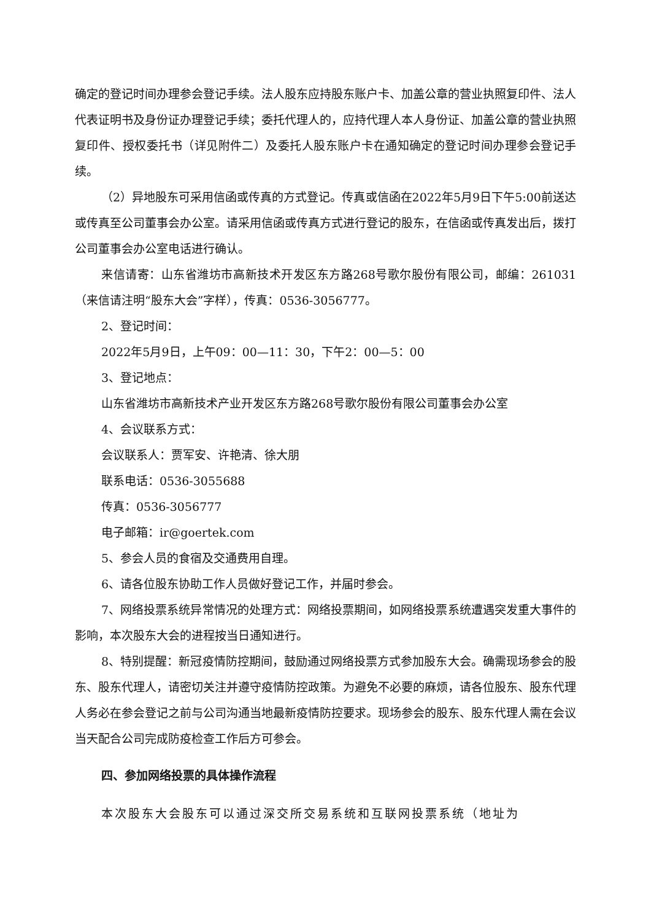确定的登记时间办理参会登记手续。法人股东应持股东账户卡、加盖公章的营业执照复印件、法人代表证明书及身份证办理登记手续；委托代理人的，应持代理人本人身份证、加盖公章的营业执照复印件、授权委托书（详见附件二）及委托人股东账户卡在通知确定的登记时间办理参会登记手续。
（2）异地股东可采用信函或传真的方式登记。传真或信函在2022年5月9日下午5:00前送达或传真至公司董事会办公室。请采用信函或传真方式进行登记的股东，在信函或传真发出后，拨打公司董事会办公室电话进行确认。
来信请寄：山东省潍坊市高新技术开发区东方路268号歌尔股份有限公司，邮编：261031（来信请注明“股东大会”字样），传真：0536-3056777。
2、登记时间：
2022年5月9日，上午09：00—11：30，下午2：00—5：00
3、登记地点：
山东省潍坊市高新技术产业开发区东方路268号歌尔股份有限公司董事会办公室
4、会议联系方式：
会议联系人：贾军安、许艳清、徐大朋
联系电话：0536-3055688
传真：0536-3056777
电子邮箱：ir@goertek.com
5、参会人员的食宿及交通费用自理。
6、请各位股东协助工作人员做好登记工作，并届时参会。
7、网络投票系统异常情况的处理方式：网络投票期间，如网络投票系统遭遇突发重大事件的影响，本次股东大会的进程按当日通知进行。
8、特别提醒：新冠疫情防控期间，鼓励通过网络投票方式参加股东大会。确需现场参会的股东、股东代理人，请密切关注并遵守疫情防控政策。为避免不必要的麻烦，请各位股东、股东代理人务必在参会登记之前与公司沟通当地最新疫情防控要求。现场参会的股东、股东代理人需在会议当天配合公司完成防疫检查工作后方可参会。
四、参加网络投票的具体操作流程
本次股东大会股东可以通过深交所交易系统和互联网投票系统（地址为